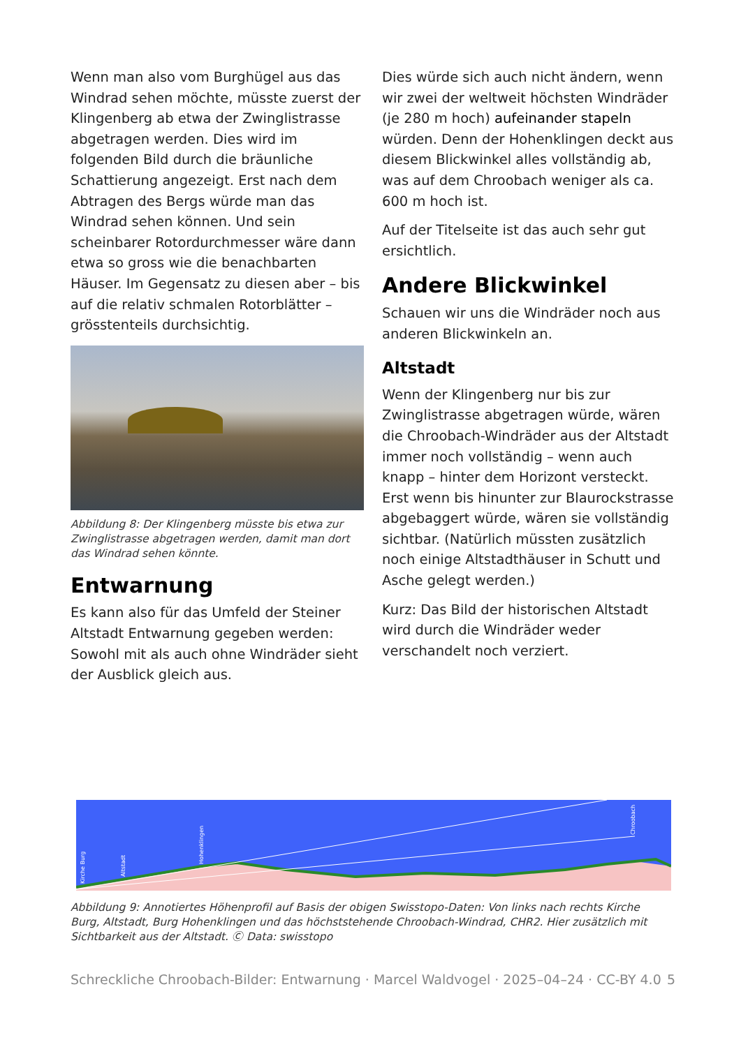Wenn man also vom Burghügel aus das Windrad sehen möchte, müsste zuerst der Klingenberg ab etwa der Zwinglistrasse abgetragen werden. Dies wird im folgenden Bild durch die bräunliche Schattierung angezeigt. Erst nach dem Abtragen des Bergs würde man das Windrad sehen können. Und sein scheinbarer Rotordurchmesser wäre dann etwa so gross wie die benachbarten Häuser. Im Gegensatz zu diesen aber – bis auf die relativ schmalen Rotorblätter – grösstenteils durchsichtig.
Abbildung 8: Der Klingenberg müsste bis etwa zur Zwinglistrasse abgetragen werden, damit man dort das Windrad sehen könnte.
Entwarnung
Es kann also für das Umfeld der Steiner Altstadt Entwarnung gegeben werden: Sowohl mit als auch ohne Windräder sieht der Ausblick gleich aus.
Dies würde sich auch nicht ändern, wenn wir zwei der weltweit höchsten Windräder (je 280 m hoch) aufeinander stapeln würden. Denn der Hohenklingen deckt aus diesem Blickwinkel alles vollständig ab, was auf dem Chroobach weniger als ca. 600 m hoch ist.
Auf der Titelseite ist das auch sehr gut ersichtlich.
Andere Blickwinkel
Schauen wir uns die Windräder noch aus anderen Blickwinkeln an.
Altstadt
Wenn der Klingenberg nur bis zur Zwinglistrasse abgetragen würde, wären die Chroobach-Windräder aus der Altstadt immer noch vollständig – wenn auch knapp – hinter dem Horizont versteckt. Erst wenn bis hinunter zur Blaurockstrasse abgebaggert würde, wären sie vollständig sichtbar. (Natürlich müssten zusätzlich noch einige Altstadthäuser in Schutt und Asche gelegt werden.)
Kurz: Das Bild der historischen Altstadt wird durch die Windräder weder verschandelt noch verziert.
Kirche Burg
Altstadt
Hohenklingen
Chroobach
Abbildung 9: Annotiertes Höhenprofil auf Basis der obigen Swisstopo-Daten: Von links nach rechts Kirche Burg, Altstadt, Burg Hohenklingen und das höchststehende Chroobach-Windrad, CHR2. Hier zusätzlich mit Sichtbarkeit aus der Altstadt. Ⓒ Data: swisstopo
Schreckliche Chroobach-Bilder: Entwarnung · Marcel Waldvogel · 2025–04–24 · CC-BY 4.0 5